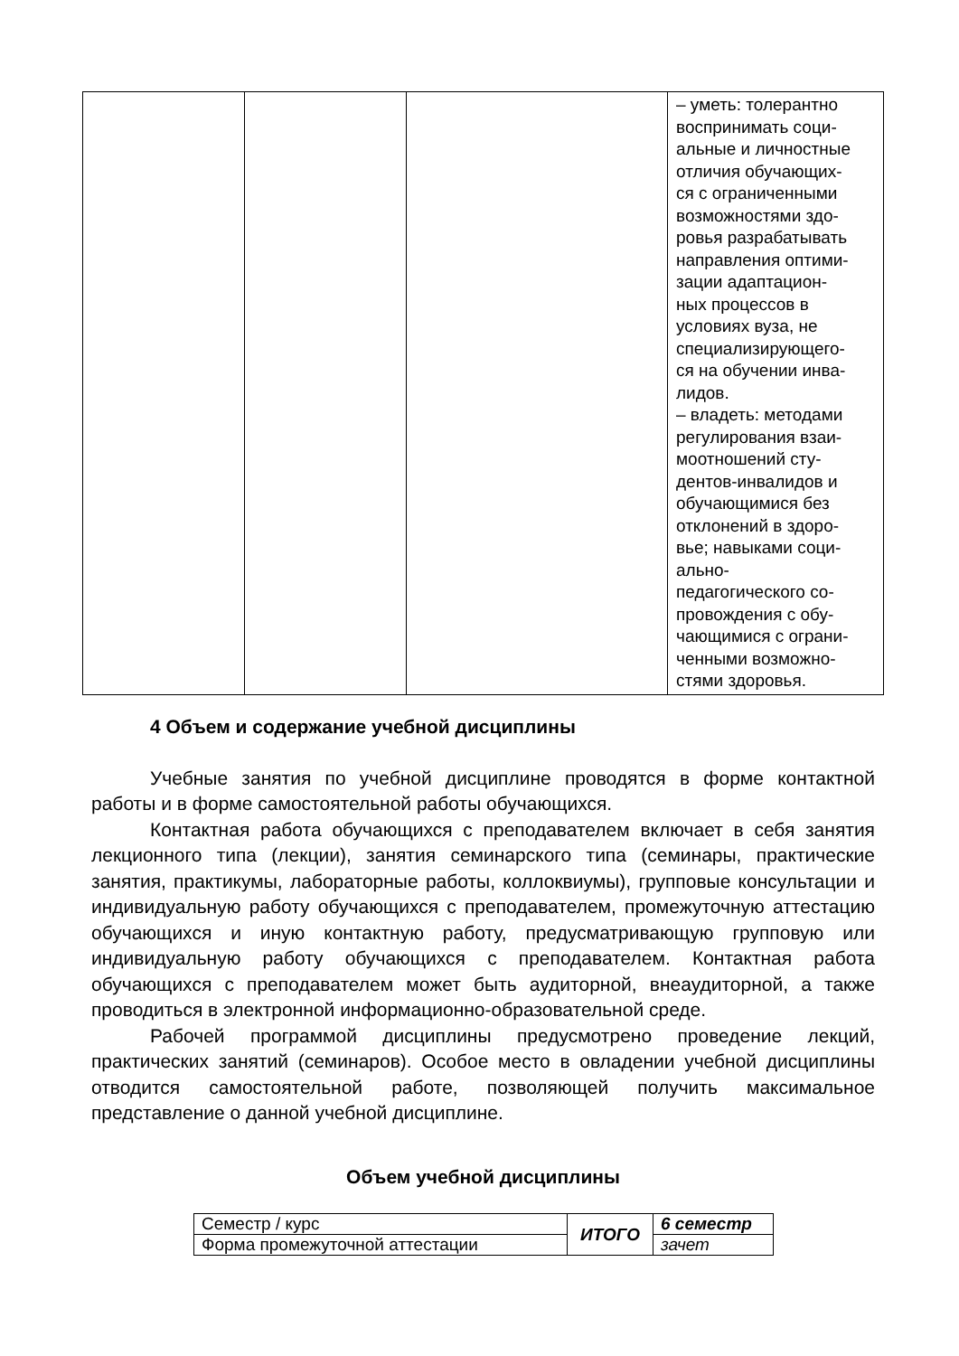| | | | – уметь: толерантно воспринимать соци- альные и личностные отличия обучающих- ся с ограниченными возможностями здо- ровья разрабатывать направления оптими- зации адаптацион- ных процессов в условиях вуза, не специализирующего- ся на обучении инва- лидов. – владеть: методами регулирования взаи- моотношений сту- дентов-инвалидов и обучающимися без отклонений в здоро- вье; навыками соци- ально- педагогического со- провождения с обу- чающимися с ограни- ченными возможно- стями здоровья. |
4 Объем и содержание учебной дисциплины
Учебные занятия по учебной дисциплине проводятся в форме контактной работы и в форме самостоятельной работы обучающихся.
Контактная работа обучающихся с преподавателем включает в себя занятия лекционного типа (лекции), занятия семинарского типа (семинары, практические занятия, практикумы, лабораторные работы, коллоквиумы), групповые консультации и индивидуальную работу обучающихся с преподавателем, промежуточную аттестацию обучающихся и иную контактную работу, предусматривающую групповую или индивидуальную работу обучающихся с преподавателем. Контактная работа обучающихся с преподавателем может быть аудиторной, внеаудиторной, а также проводиться в электронной информационно-образовательной среде.
Рабочей программой дисциплины предусмотрено проведение лекций, практических занятий (семинаров). Особое место в овладении учебной дисциплины отводится самостоятельной работе, позволяющей получить максимальное представление о данной учебной дисциплине.
Объем учебной дисциплины
| Семестр / курс | ИТОГО | 6 семестр |
| Форма промежуточной аттестации | | зачет |